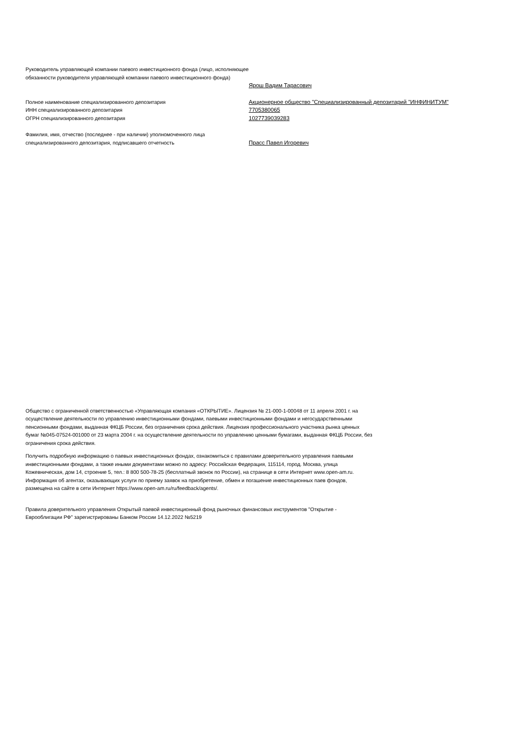Руководитель управляющей компании паевого инвестиционного фонда (лицо, исполняющее обязанности руководителя управляющей компании паевого инвестиционного фонда)
Ярош Вадим Тарасович
Полное наименование специализированного депозитария Акционерное общество "Специализированный депозитарий "ИНФИНИТУМ"
ИНН специализированного депозитария 7705380065
ОГРН специализированного депозитария 1027739039283
Фамилия, имя, отчество (последнее - при наличии) уполномоченного лица специализированного депозитария, подписавшего отчетность
Прасс Павел Игоревич
Общество с ограниченной ответственностью «Управляющая компания «ОТКРЫТИЕ». Лицензия № 21-000-1-00048 от 11 апреля 2001 г. на осуществление деятельности по управлению инвестиционными фондами, паевыми инвестиционными фондами и негосударственными пенсионными фондами, выданная ФКЦБ России, без ограничения срока действия. Лицензия профессионального участника рынка ценных бумаг №045-07524-001000 от 23 марта 2004 г. на осуществление деятельности по управлению ценными бумагами, выданная ФКЦБ России, без ограничения срока действия.
Получить подробную информацию о паевых инвестиционных фондах, ознакомиться с правилами доверительного управления паевыми инвестиционными фондами, а также иными документами можно по адресу: Российская Федерация, 115114, город. Москва, улица Кожевническая, дом 14, строение 5, тел.: 8 800 500-78-25 (бесплатный звонок по России), на странице в сети Интернет www.open-am.ru. Информация об агентах, оказывающих услуги по приему заявок на приобретение, обмен и погашение инвестиционных паев фондов, размещена на сайте в сети Интернет https://www.open-am.ru/ru/feedback/agents/.
Правила доверительного управления Открытый паевой инвестиционный фонд рыночных финансовых инструментов "Открытие - Еврооблигации РФ" зарегистрированы Банком России 14.12.2022 №5219